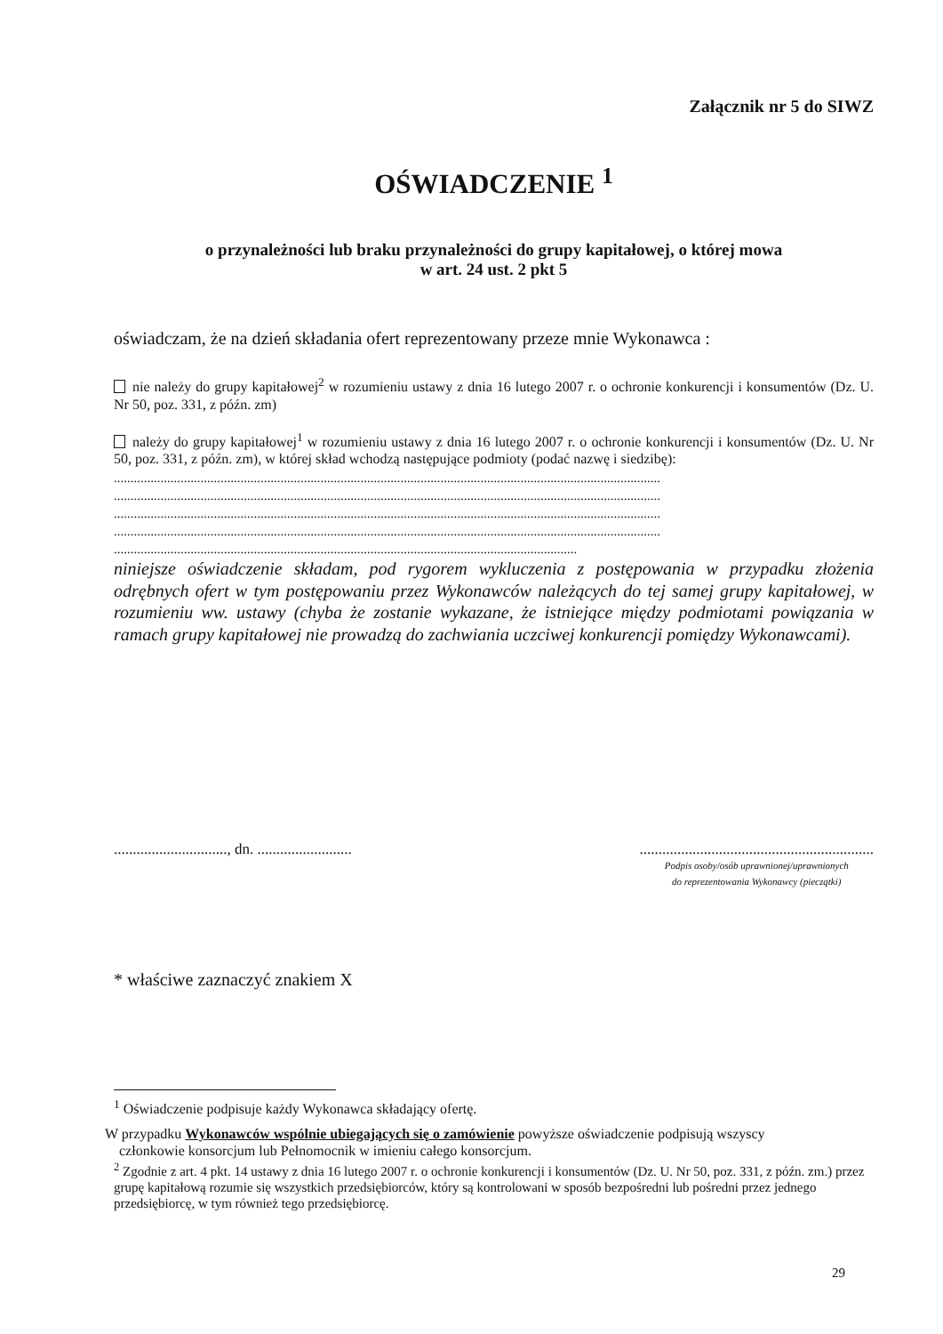Załącznik nr 5 do SIWZ
OŚWIADCZENIE <sup>1</sup>
o przynależności lub braku przynależności do grupy kapitałowej, o której mowa
w art. 24 ust. 2 pkt 5
oświadczam, że na dzień składania ofert reprezentowany przeze mnie Wykonawca :
nie należy do grupy kapitałowej<sup>2</sup> w rozumieniu ustawy z dnia 16 lutego 2007 r. o ochronie konkurencji i konsumentów (Dz. U. Nr 50, poz. 331, z późn. zm)
należy do grupy kapitałowej<sup>1</sup> w rozumieniu ustawy z dnia 16 lutego 2007 r. o ochronie konkurencji i konsumentów (Dz. U. Nr 50, poz. 331, z późn. zm), w której skład wchodzą następujące podmioty (podać nazwę i siedzibę):
....................................................................................................................................................................
....................................................................................................................................................................
....................................................................................................................................................................
....................................................................................................................................................................
...........................................................................................................................................
niniejsze oświadczenie składam, pod rygorem wykluczenia z postępowania w przypadku złożenia odrębnych ofert w tym postępowaniu przez Wykonawców należących do tej samej grupy kapitałowej, w rozumieniu ww. ustawy (chyba że zostanie wykazane, że istniejące między podmiotami powiązania w ramach grupy kapitałowej nie prowadzą do zachwiania uczciwej konkurencji pomiędzy Wykonawcami).
.............................., dn. .........................
..............................................................
Podpis osoby/osób uprawnionej/uprawnionych
do reprezentowania Wykonawcy (pieczątki)
* właściwe zaznaczyć znakiem X
<sup>1</sup> Oświadczenie podpisuje każdy Wykonawca składający ofertę.
W przypadku Wykonawców wspólnie ubiegających się o zamówienie powyższe oświadczenie podpisują wszyscy
członkowie konsorcjum lub Pełnomocnik w imieniu całego konsorcjum.
<sup>2</sup> Zgodnie z art. 4 pkt. 14 ustawy z dnia 16 lutego 2007 r. o ochronie konkurencji i konsumentów (Dz. U. Nr 50, poz. 331, z późn. zm.) przez grupę kapitałową rozumie się wszystkich przedsiębiorców, który są kontrolowani w sposób bezpośredni lub pośredni przez jednego przedsiębiorcę, w tym również tego przedsiębiorcę.
29